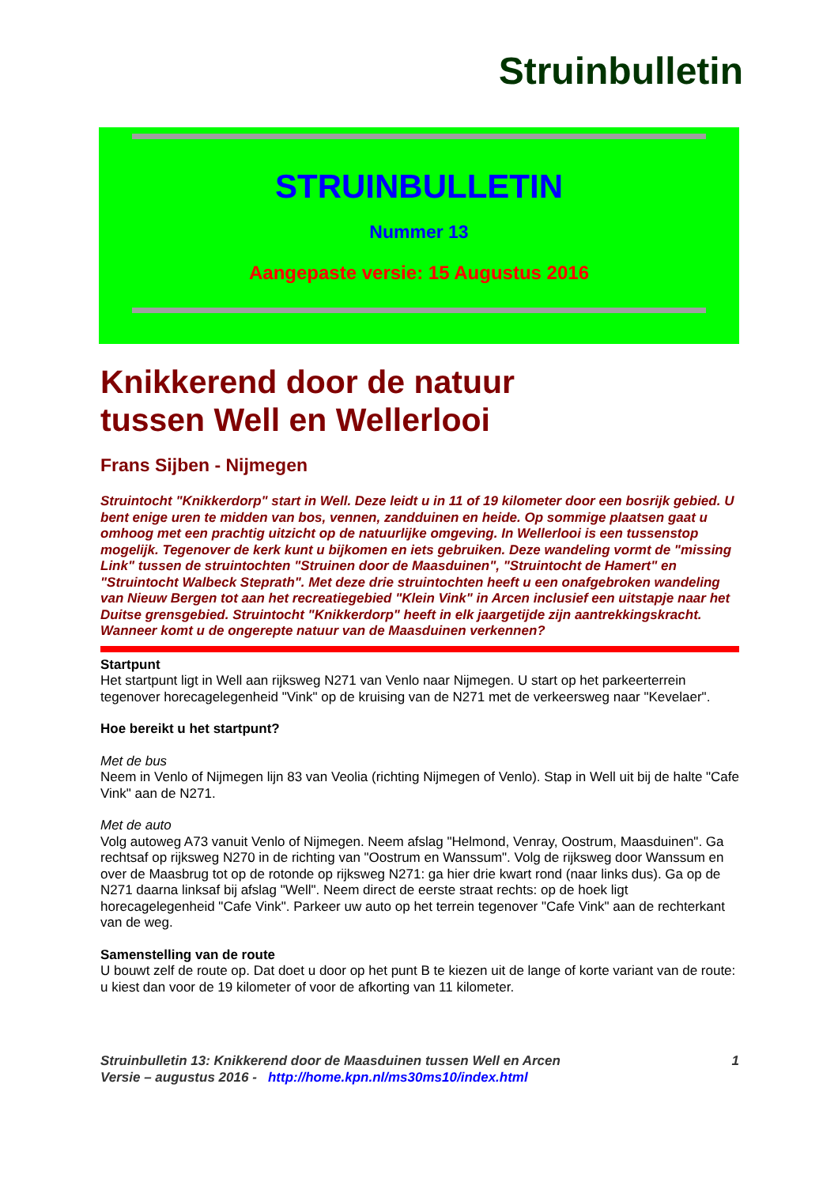Struinbulletin
STRUINBULLETIN
Nummer 13
Aangepaste versie: 15 Augustus 2016
Knikkerend door de natuur
tussen Well en Wellerlooi
Frans Sijben - Nijmegen
Struintocht "Knikkerdorp" start in Well. Deze leidt u in 11 of 19 kilometer door een bosrijk gebied. U bent enige uren te midden van bos, vennen, zandduinen en heide. Op sommige plaatsen gaat u omhoog met een prachtig uitzicht op de natuurlijke omgeving. In Wellerlooi is een tussenstop mogelijk. Tegenover de kerk kunt u bijkomen en iets gebruiken. Deze wandeling vormt de "missing Link" tussen de struintochten "Struinen door de Maasduinen", "Struintocht de Hamert" en "Struintocht Walbeck Steprath". Met deze drie struintochten heeft u een onafgebroken wandeling van Nieuw Bergen tot aan het recreatiegebied "Klein Vink" in Arcen inclusief een uitstapje naar het Duitse grensgebied. Struintocht "Knikkerdorp" heeft in elk jaargetijde zijn aantrekkingskracht. Wanneer komt u de ongerepte natuur van de Maasduinen verkennen?
Startpunt
Het startpunt ligt in Well aan rijksweg N271 van Venlo naar Nijmegen. U start op het parkeerterrein tegenover horecagelegenheid "Vink" op de kruising van de N271 met de verkeersweg naar "Kevelaer".
Hoe bereikt u het startpunt?
Met de bus
Neem in Venlo of Nijmegen lijn 83 van Veolia (richting Nijmegen of Venlo). Stap in Well uit bij de halte "Cafe Vink" aan de N271.
Met de auto
Volg autoweg A73 vanuit Venlo of Nijmegen. Neem afslag "Helmond, Venray, Oostrum, Maasduinen". Ga rechtsaf op rijksweg N270 in de richting van "Oostrum en Wanssum". Volg de rijksweg door Wanssum en over de Maasbrug tot op de rotonde op rijksweg N271: ga hier drie kwart rond (naar links dus). Ga op de N271 daarna linksaf bij afslag "Well". Neem direct de eerste straat rechts: op de hoek ligt horecagelegenheid "Cafe Vink". Parkeer uw auto op het terrein tegenover "Cafe Vink" aan de rechterkant van de weg.
Samenstelling van de route
U bouwt zelf de route op. Dat doet u door op het punt B te kiezen uit de lange of korte variant van de route: u kiest dan voor de 19 kilometer of voor de afkorting van 11 kilometer.
Struinbulletin 13: Knikkerend door de Maasduinen tussen Well en Arcen
Versie – augustus 2016 - http://home.kpn.nl/ms30ms10/index.html
1